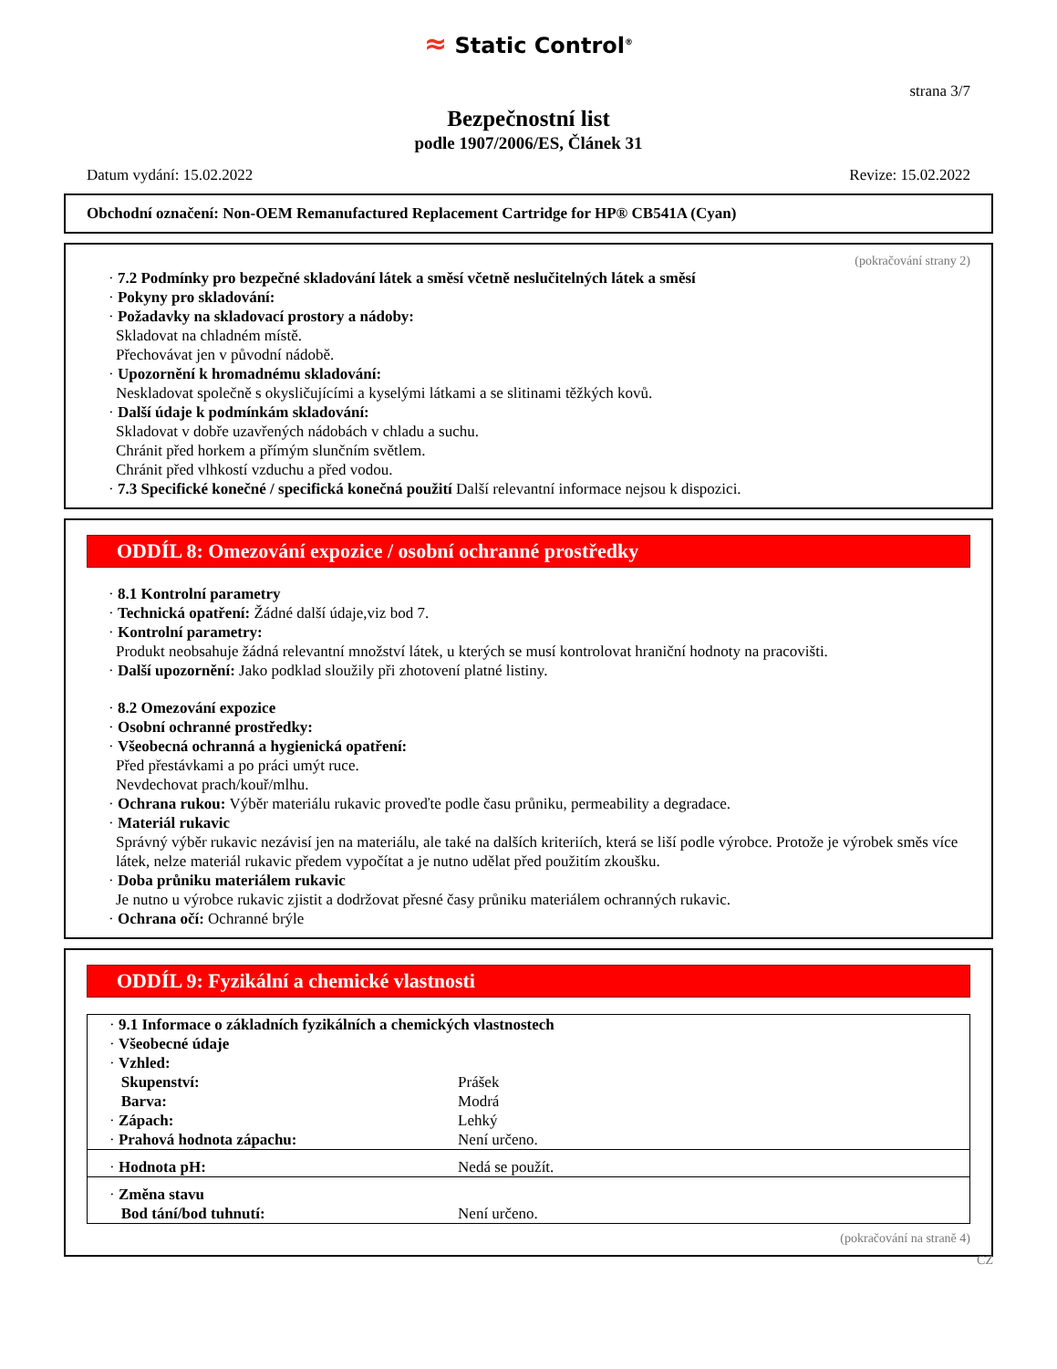≈ Static Control<sup>®</sup>
strana 3/7
Bezpečnostní list
podle 1907/2006/ES, Článek 31
Datum vydání: 15.02.2022 Revize: 15.02.2022
Obchodní označení: Non-OEM Remanufactured Replacement Cartridge for HP® CB541A (Cyan)
(pokračování strany 2)
· 7.2 Podmínky pro bezpečné skladování látek a směsí včetně neslučitelných látek a směsí
· Pokyny pro skladování:
· Požadavky na skladovací prostory a nádoby:
Skladovat na chladném místě.
Přechovávat jen v původní nádobě.
· Upozornění k hromadnému skladování:
Neskladovat společně s okysličujícími a kyselými látkami a se slitinami těžkých kovů.
· Další údaje k podmínkám skladování:
Skladovat v dobře uzavřených nádobách v chladu a suchu.
Chránit před horkem a přímým slunčním světlem.
Chránit před vlhkostí vzduchu a před vodou.
· 7.3 Specifické konečné / specifická konečná použití Další relevantní informace nejsou k dispozici.
ODDÍL 8: Omezování expozice / osobní ochranné prostředky
· 8.1 Kontrolní parametry
· Technická opatření: Žádné další údaje,viz bod 7.
· Kontrolní parametry:
Produkt neobsahuje žádná relevantní množství látek, u kterých se musí kontrolovat hraniční hodnoty na pracovišti.
· Další upozornění: Jako podklad sloužily při zhotovení platné listiny.
· 8.2 Omezování expozice
· Osobní ochranné prostředky:
· Všeobecná ochranná a hygienická opatření:
Před přestávkami a po práci umýt ruce.
Nevdechovat prach/kouř/mlhu.
· Ochrana rukou: Výběr materiálu rukavic proveďte podle času průniku, permeability a degradace.
· Materiál rukavic
Správný výběr rukavic nezávisí jen na materiálu, ale také na dalších kriteriích, která se liší podle výrobce. Protože je výrobek směs více látek, nelze materiál rukavic předem vypočítat a je nutno udělat před použitím zkoušku.
· Doba průniku materiálem rukavic
Je nutno u výrobce rukavic zjistit a dodržovat přesné časy průniku materiálem ochranných rukavic.
· Ochrana očí: Ochranné brýle
ODDÍL 9: Fyzikální a chemické vlastnosti
| · 9.1 Informace o základních fyzikálních a chemických vlastnostech | |
| · Všeobecné údaje | |
| · Vzhled: | |
| Skupenství: | Prášek |
| Barva: | Modrá |
| · Zápach: | Lehký |
| · Prahová hodnota zápachu: | Není určeno. |
| · Hodnota pH: | Nedá se použít. |
| · Změna stavu | |
| Bod tání/bod tuhnutí: | Není určeno. |
(pokračování na straně 4)
CZ